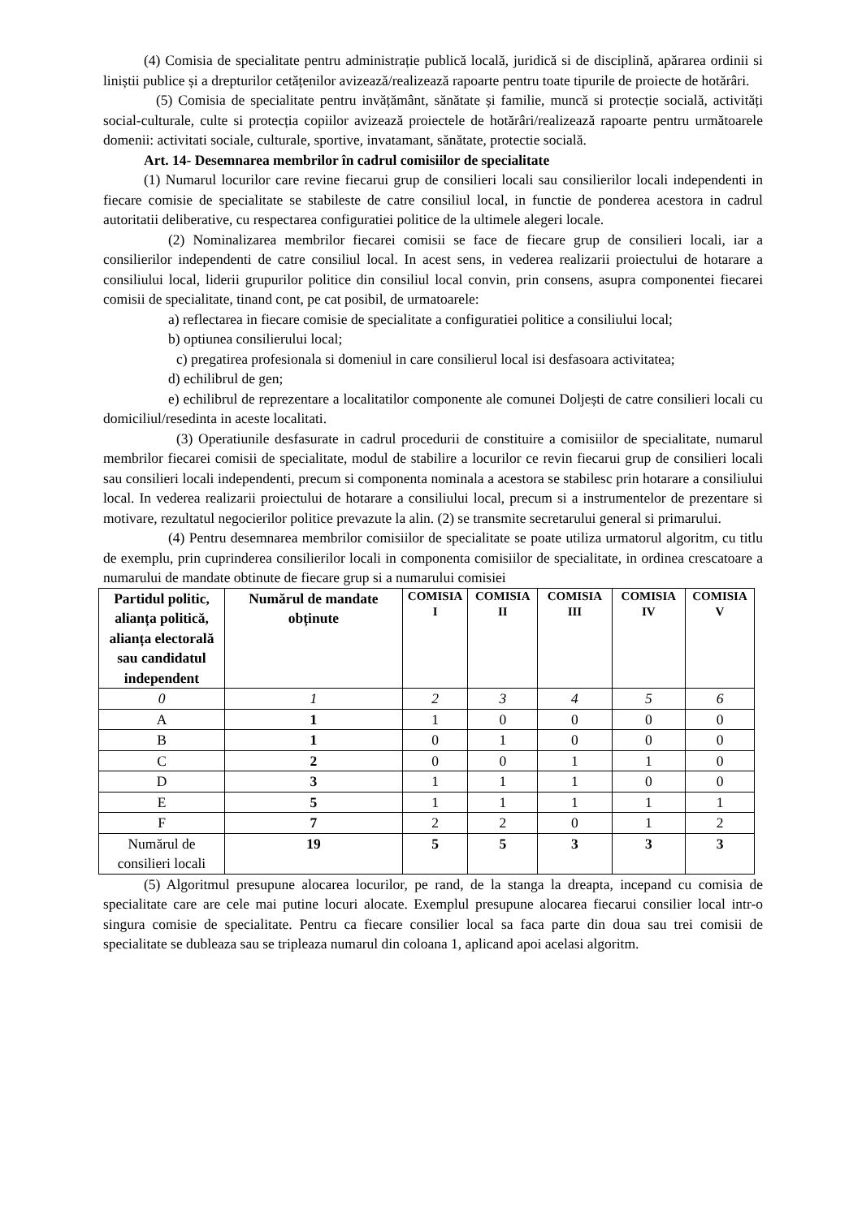(4) Comisia de specialitate pentru administrație publică locală, juridică si de disciplină, apărarea ordinii si liniștii publice și a drepturilor cetățenilor avizează/realizează rapoarte pentru toate tipurile de proiecte de hotărâri.
(5) Comisia de specialitate pentru invățământ, sănătate și familie, muncă si protecție socială, activități social-culturale, culte si protecția copiilor avizează proiectele de hotărâri/realizează rapoarte pentru următoarele domenii: activitati sociale, culturale, sportive, invatamant, sănătate, protectie socială.
Art. 14- Desemnarea membrilor în cadrul comisiilor de specialitate
(1) Numarul locurilor care revine fiecarui grup de consilieri locali sau consilierilor locali independenti in fiecare comisie de specialitate se stabileste de catre consiliul local, in functie de ponderea acestora in cadrul autoritatii deliberative, cu respectarea configuratiei politice de la ultimele alegeri locale.
(2) Nominalizarea membrilor fiecarei comisii se face de fiecare grup de consilieri locali, iar a consilierilor independenti de catre consiliul local. In acest sens, in vederea realizarii proiectului de hotarare a consiliului local, liderii grupurilor politice din consiliul local convin, prin consens, asupra componentei fiecarei comisii de specialitate, tinand cont, pe cat posibil, de urmatoarele:
a) reflectarea in fiecare comisie de specialitate a configuratiei politice a consiliului local;
b) optiunea consilierului local;
c) pregatirea profesionala si domeniul in care consilierul local isi desfasoara activitatea;
d) echilibrul de gen;
e) echilibrul de reprezentare a localitatilor componente ale comunei Doljești de catre consilieri locali cu domiciliul/resedinta in aceste localitati.
(3) Operatiunile desfasurate in cadrul procedurii de constituire a comisiilor de specialitate, numarul membrilor fiecarei comisii de specialitate, modul de stabilire a locurilor ce revin fiecarui grup de consilieri locali sau consilieri locali independenti, precum si componenta nominala a acestora se stabilesc prin hotarare a consiliului local. In vederea realizarii proiectului de hotarare a consiliului local, precum si a instrumentelor de prezentare si motivare, rezultatul negocierilor politice prevazute la alin. (2) se transmite secretarului general si primarului.
(4) Pentru desemnarea membrilor comisiilor de specialitate se poate utiliza urmatorul algoritm, cu titlu de exemplu, prin cuprinderea consilierilor locali in componenta comisiilor de specialitate, in ordinea crescatoare a numarului de mandate obtinute de fiecare grup si a numarului comisiei
| Partidul politic, alianța politică, alianța electorală sau candidatul independent | Numărul de mandate obținute | COMISIA I | COMISIA II | COMISIA III | COMISIA IV | COMISIA V |
| --- | --- | --- | --- | --- | --- | --- |
| 0 | 1 | 2 | 3 | 4 | 5 | 6 |
| A | 1 | 1 | 0 | 0 | 0 | 0 |
| B | 1 | 0 | 1 | 0 | 0 | 0 |
| C | 2 | 0 | 0 | 1 | 1 | 0 |
| D | 3 | 1 | 1 | 1 | 0 | 0 |
| E | 5 | 1 | 1 | 1 | 1 | 1 |
| F | 7 | 2 | 2 | 0 | 1 | 2 |
| Numărul de consilieri locali | 19 | 5 | 5 | 3 | 3 | 3 |
(5) Algoritmul presupune alocarea locurilor, pe rand, de la stanga la dreapta, incepand cu comisia de specialitate care are cele mai putine locuri alocate. Exemplul presupune alocarea fiecarui consilier local intr-o singura comisie de specialitate. Pentru ca fiecare consilier local sa faca parte din doua sau trei comisii de specialitate se dubleaza sau se tripleaza numarul din coloana 1, aplicand apoi acelasi algoritm.